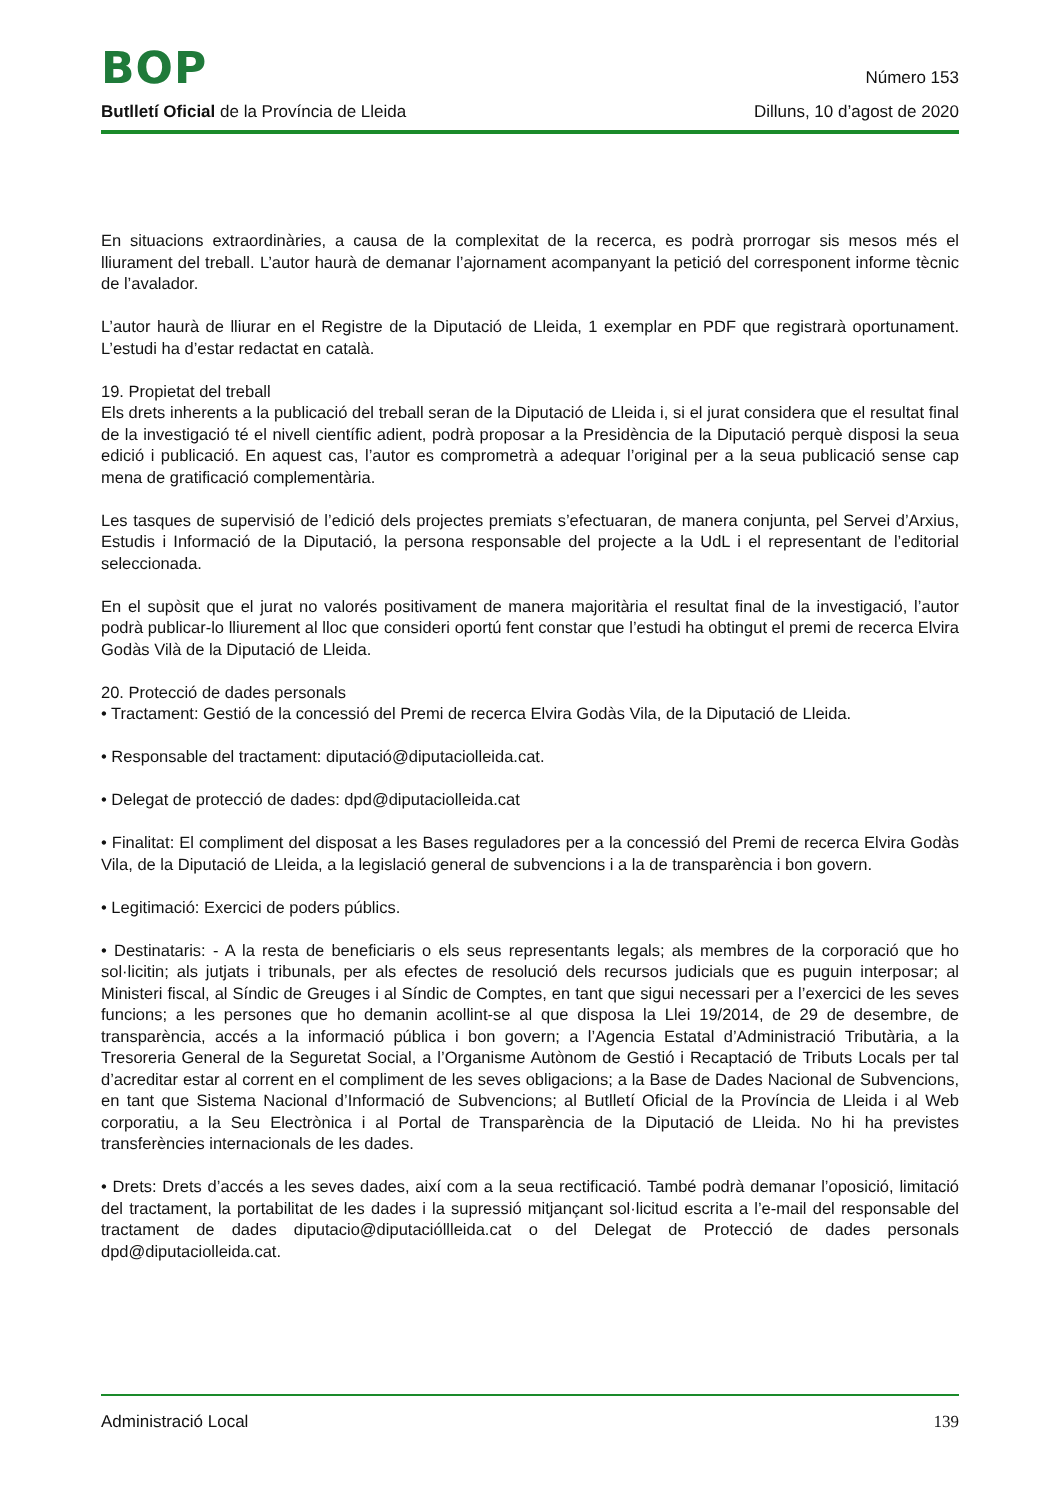BOP
Número 153
Butlletí Oficial de la Província de Lleida
Dilluns, 10 d’agost de 2020
En situacions extraordinàries, a causa de la complexitat de la recerca, es podrà prorrogar sis mesos més el lliurament del treball. L’autor haurà de demanar l’ajornament acompanyant la petició del corresponent informe tècnic de l’avalador.
L’autor haurà de lliurar en el Registre de la Diputació de Lleida, 1 exemplar en PDF que registrarà oportunament. L’estudi ha d’estar redactat en català.
19. Propietat del treball
Els drets inherents a la publicació del treball seran de la Diputació de Lleida i, si el jurat considera que el resultat final de la investigació té el nivell científic adient, podrà proposar a la Presidència de la Diputació perquè disposi la seua edició i publicació. En aquest cas, l’autor es comprometrà a adequar l’original per a la seua publicació sense cap mena de gratificació complementària.
Les tasques de supervisió de l’edició dels projectes premiats s’efectuaran, de manera conjunta, pel Servei d’Arxius, Estudis i Informació de la Diputació, la persona responsable del projecte a la UdL i el representant de l’editorial seleccionada.
En el supòsit que el jurat no valorés positivament de manera majoritària el resultat final de la investigació, l’autor podrà publicar-lo lliurement al lloc que consideri oportú fent constar que l’estudi ha obtingut el premi de recerca Elvira Godàs Vilà de la Diputació de Lleida.
20. Protecció de dades personals
• Tractament: Gestió de la concessió del Premi de recerca Elvira Godàs Vila, de la Diputació de Lleida.
• Responsable del tractament: diputació@diputaciolleida.cat.
• Delegat de protecció de dades: dpd@diputaciolleida.cat
• Finalitat: El compliment del disposat a les Bases reguladores per a la concessió del Premi de recerca Elvira Godàs Vila, de la Diputació de Lleida, a la legislació general de subvencions i a la de transparència i bon govern.
• Legitimació: Exercici de poders públics.
• Destinataris: - A la resta de beneficiaris o els seus representants legals; als membres de la corporació que ho sol·licitin; als jutjats i tribunals, per als efectes de resolució dels recursos judicials que es puguin interposar; al Ministeri fiscal, al Síndic de Greuges i al Síndic de Comptes, en tant que sigui necessari per a l’exercici de les seves funcions; a les persones que ho demanin acollint-se al que disposa la Llei 19/2014, de 29 de desembre, de transparència, accés a la informació pública i bon govern; a l’Agencia Estatal d’Administració Tributària, a la Tresoreria General de la Seguretat Social, a l’Organisme Autònom de Gestió i Recaptació de Tributs Locals per tal d’acreditar estar al corrent en el compliment de les seves obligacions; a la Base de Dades Nacional de Subvencions, en tant que Sistema Nacional d’Informació de Subvencions; al Butlletí Oficial de la Província de Lleida i al Web corporatiu, a la Seu Electrònica i al Portal de Transparència de la Diputació de Lleida. No hi ha previstes transferències internacionals de les dades.
• Drets: Drets d’accés a les seves dades, així com a la seua rectificació. També podrà demanar l’oposició, limitació del tractament, la portabilitat de les dades i la supressió mitjançant sol·licitud escrita a l’e-mail del responsable del tractament de dades diputacio@diputacióllleida.cat o del Delegat de Protecció de dades personals dpd@diputaciolleida.cat.
Administració Local 139